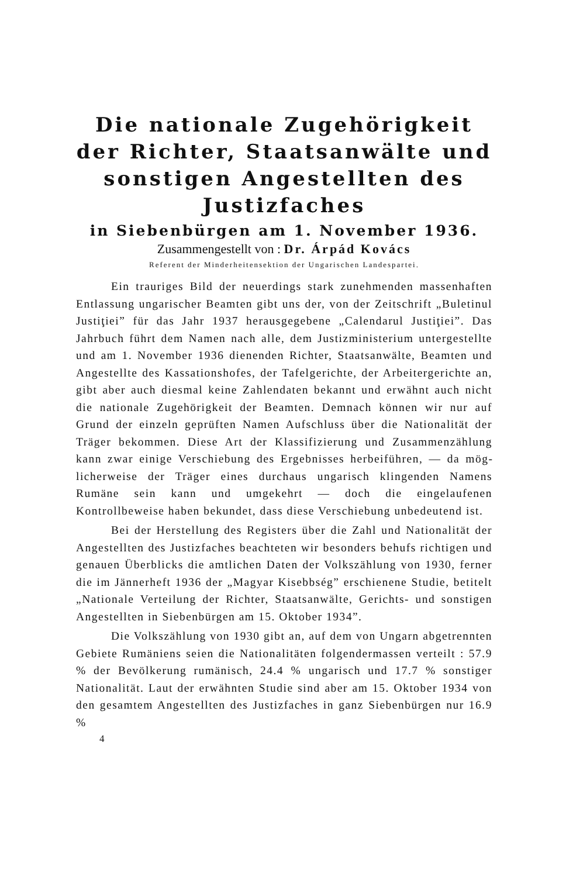Die nationale Zugehörigkeit der Richter, Staatsanwälte und sonsti­gen Angestellten des Justizfaches
in Siebenbürgen am 1. November 1936.
Zusammengestellt von : Dr. Árpád Kovács
Referent der Minderheitensektion der Ungarischen Landespartei.
Ein trauriges Bild der neuerdings stark zunehmenden mas­senhaften Entlassung ungarischer Beamten gibt uns der, von der Zeitschrift „Buletinul Justiţiei” für das Jahr 1937 herausge­gebene „Calendarul Justiţiei”. Das Jahrbuch führt dem Namen nach alle, dem Justizministerium untergestellte und am 1. No­vember 1936 dienenden Richter, Staatsanwälte, Beamten und Angestellte des Kassationshofes, der Tafelgerichte, der Arbeiter­gerichte an, gibt aber auch diesmal keine Zahlendaten bekannt und erwähnt auch nicht die nationale Zugehörigkeit der Beam­ten. Demnach können wir nur auf Grund der einzeln geprüften Namen Aufschluss über die Nationalität der Träger bekommen. Diese Art der Klassifizierung und Zusammenzählung kann zwar einige Verschiebung des Ergebnisses herbeiführen, — da mög­licherweise der Träger eines durchaus ungarisch klingenden Namens Rumäne sein kann und umgekehrt — doch die einge­laufenen Kontrollbeweise haben bekundet, dass diese Verschie­bung unbedeutend ist.
Bei der Herstellung des Registers über die Zahl und Na­tionalität der Angestellten des Justizfaches beachteten wir be­sonders behufs richtigen und genauen Überblicks die amtlichen Daten der Volkszählung von 1930, ferner die im Jännerheft 1936 der „Magyar Kisebbség” erschienene Studie, betitelt „Nationale Verteilung der Richter, Staatsanwälte, Gerichts- und sonstigen Angestellten in Siebenbürgen am 15. Oktober 1934”.
Die Volkszählung von 1930 gibt an, auf dem von Ungarn abgetrennten Gebiete Rumäniens seien die Nationalitäten folgen­dermassen verteilt : 57.9 % der Bevölkerung rumänisch, 24.4 % ungarisch und 17.7 % sonstiger Nationalität. Laut der erwähnten Studie sind aber am 15. Oktober 1934 von den gesamtem An­gestellten des Justizfaches in ganz Siebenbürgen nur 16.9 %
4